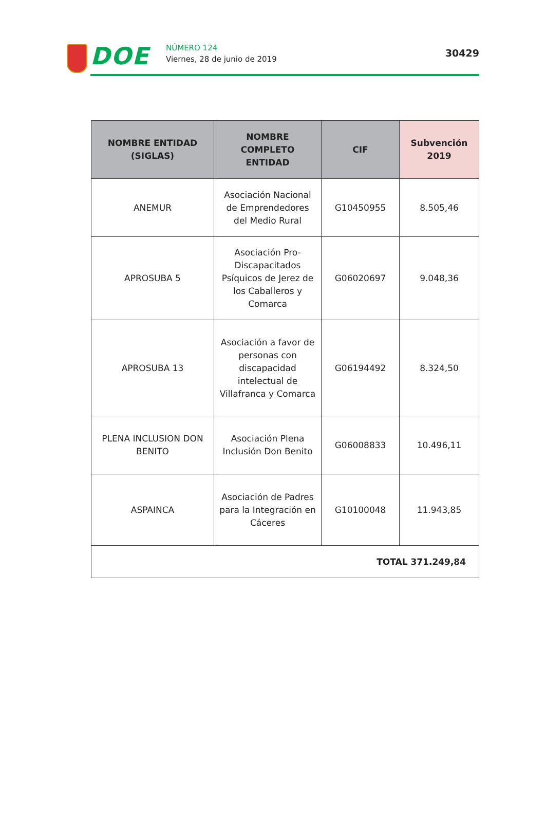DOE NÚMERO 124
Viernes, 28 de junio de 2019
30429
| NOMBRE ENTIDAD (SIGLAS) | NOMBRE COMPLETO ENTIDAD | CIF | Subvención 2019 |
| --- | --- | --- | --- |
| ANEMUR | Asociación Nacional de Emprendedores del Medio Rural | G10450955 | 8.505,46 |
| APROSUBA 5 | Asociación Pro-Discapacitados Psíquicos de Jerez de los Caballeros y Comarca | G06020697 | 9.048,36 |
| APROSUBA 13 | Asociación a favor de personas con discapacidad intelectual de Villafranca y Comarca | G06194492 | 8.324,50 |
| PLENA INCLUSION DON BENITO | Asociación Plena Inclusión Don Benito | G06008833 | 10.496,11 |
| ASPAINCA | Asociación de Padres para la Integración en Cáceres | G10100048 | 11.943,85 |
| TOTAL 371.249,84 | | | |